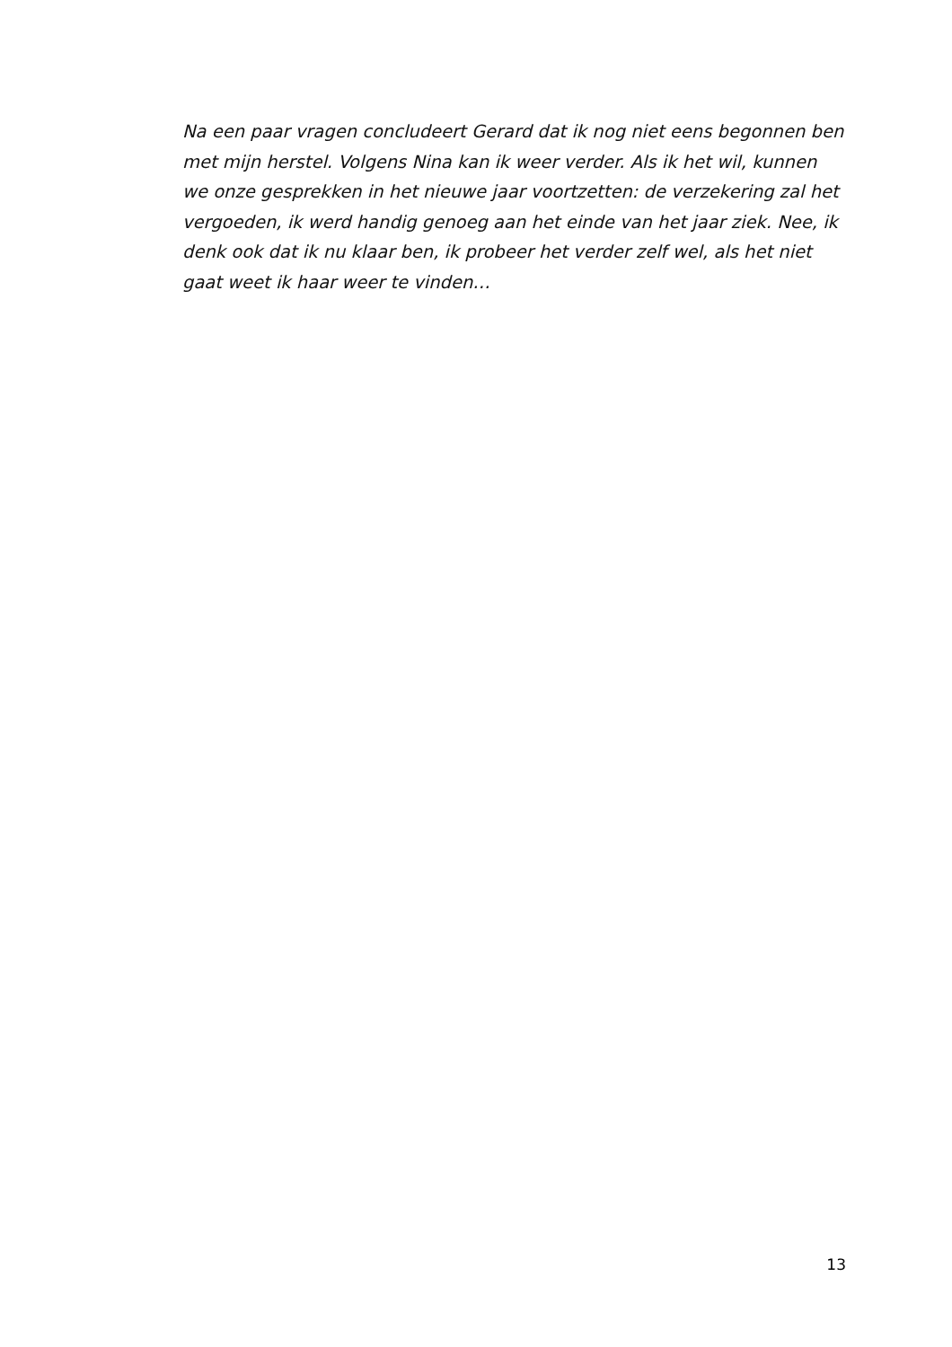Na een paar vragen concludeert Gerard dat ik nog niet eens begonnen ben met mijn herstel. Volgens Nina kan ik weer verder. Als ik het wil, kunnen we onze gesprekken in het nieuwe jaar voortzetten: de verzekering zal het vergoeden, ik werd handig genoeg aan het einde van het jaar ziek. Nee, ik denk ook dat ik nu klaar ben, ik probeer het verder zelf wel, als het niet gaat weet ik haar weer te vinden…
13